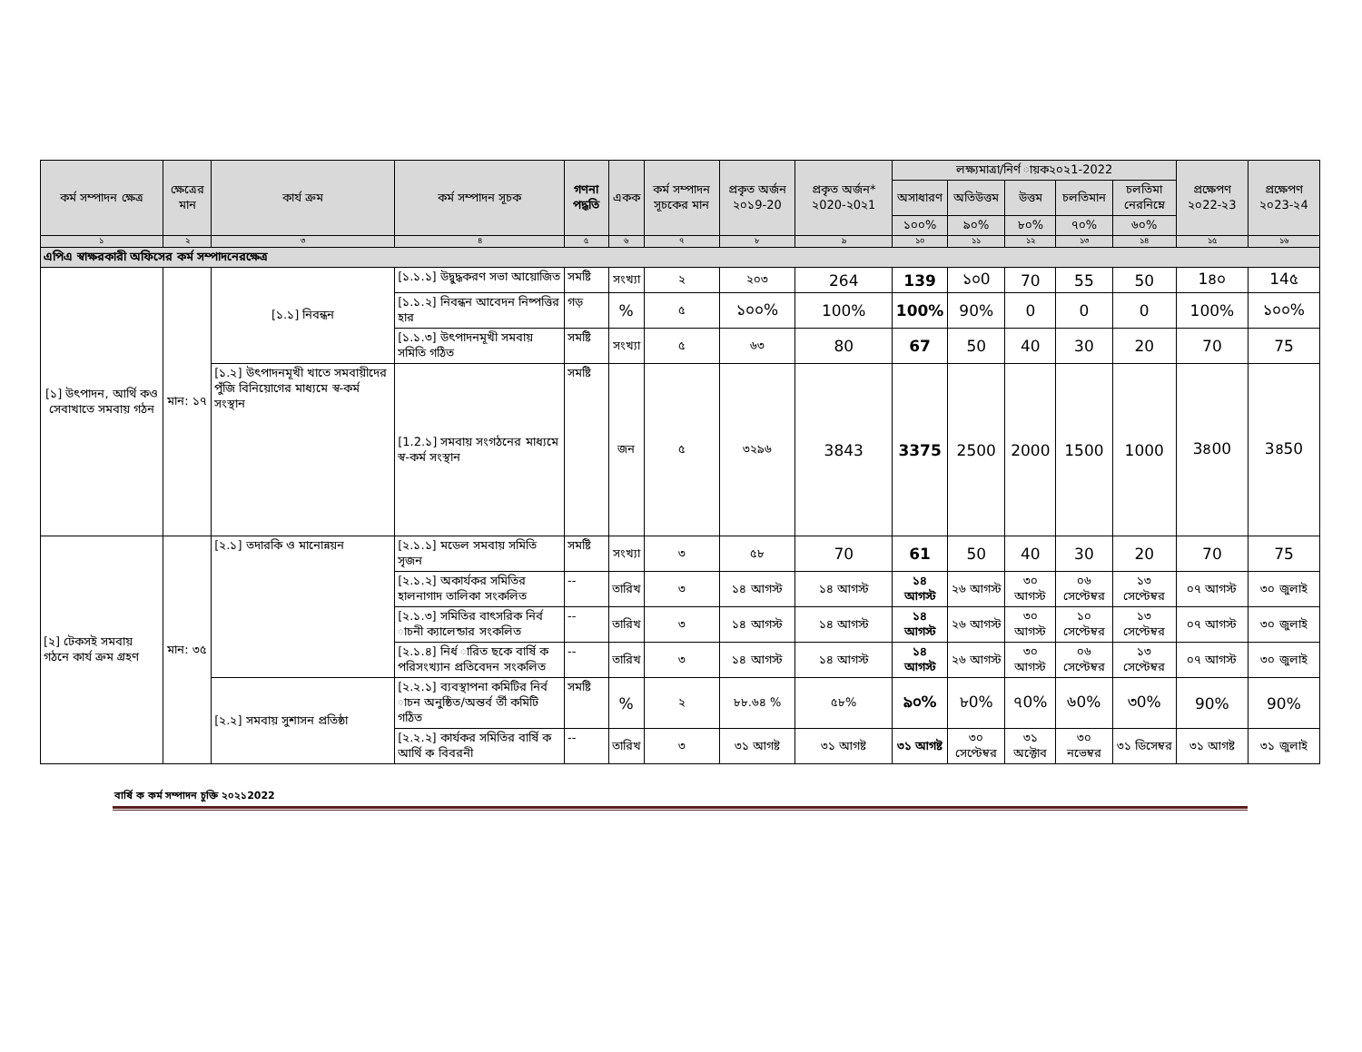| কর্ম সম্পাদন ক্ষেত্র | ক্ষেত্রের মান | কার্য ক্রম | কর্ম সম্পাদন সূচক | গণনা পদ্ধতি | একক | কর্ম সম্পাদন সূচকের মান | প্রকৃত অর্জন ২০১9-20 | প্রকৃত অর্জন* ২020-২0২1 | লক্ষ্যমাত্রা/নির্ণ ায়ক২০২1-2022 | | | | | প্রক্ষেপণ ২০22-২3 | প্রক্ষেপণ ২০23-২4 |
| --- | --- | --- | --- | --- | --- | --- | --- | --- | --- | --- | --- | --- | --- | --- | --- |
| | | | | | | | | | অসাধারণ | অতিউত্তম | উত্তম | চলতিমান | চলতিমা নেরনিম্নে | | |
| | | | | | | | | | ১০০% | ৯০% | ৮০% | ৭০% | ৬০% | | |
| ১ | ২ | ৩ | ৪ | ৫ | ৬ | ৭ | ৮ | ৯ | ১০ | ১১ | ১২ | ১৩ | ১৪ | ১৫ | ১৬ |
| এপিএ স্বাক্ষরকারী অফিসের কর্ম সম্পাদনেরক্ষেত্র | | | | | | | | | | | | | | | |
| [১] উৎপাদন, আর্থি কও সেবাখাতে সমবায় গঠন | মান: ১৭ | [১.১] নিবন্ধন | [১.১.১] উদ্বুদ্ধকরণ সভা আয়োজিত | সমষ্টি | সংখ্যা | ২ | ২০৩ | 264 | 139 | ১০0 | 70 | 55 | 50 | 1৪০ | 14৫ |
| | | | [১.১.২] নিবন্ধন আবেদন নিষ্পত্তির হার | গড় | % | ৫ | ১০০% | 100% | 100% | 90% | 0 | 0 | 0 | 100% | ১০০% |
| | | | [১.১.৩] উৎপাদনমূখী সমবায় সমিতি গঠিত | সমষ্টি | সংখ্যা | ৫ | ৬৩ | 80 | 67 | 50 | 40 | 30 | 20 | 70 | 75 |
| | | [১.২] উৎপাদনমূখী খাতে সমবায়ীদের পুঁজি বিনিয়োগের মাধ্যমে স্ব-কর্ম সংস্থান | [1.2.১] সমবায় সংগঠনের মাধ্যমে স্ব-কর্ম সংস্থান | সমষ্টি | জন | ৫ | ৩২৯৬ | 3843 | 3375 | 2500 | 2000 | 1500 | 1000 | 3৪00 | 3৪50 |
| [২] টেকসই সমবায় গঠনে কার্য ক্রম গ্রহণ | মান: ৩৫ | [২.১] তদারকি ও মানোন্নয়ন | [২.১.১] মডেল সমবায় সমিতি সৃজন | সমষ্টি | সংখ্যা | ৩ | ৫৮ | 70 | 61 | 50 | 40 | 30 | 20 | 70 | 75 |
| | | | [২.১.২] অকার্যকর সমিতির হালনাগাদ তালিকা সংকলিত | -- | তারিখ | ৩ | ১৪ আগস্ট | ১৪ আগস্ট | ১৪ আগস্ট | ২৬ আগস্ট | ৩০ আগস্ট | ০৬ সেপ্টেম্বর | ১৩ সেপ্টেম্বর | ০৭ আগস্ট | ৩০ জুলাই |
| | | | [২.১.৩] সমিতির বাৎসরিক নির্ব াচনী ক্যালেন্ডার সংকলিত | -- | তারিখ | ৩ | ১৪ আগস্ট | ১৪ আগস্ট | ১৪ আগস্ট | ২৬ আগস্ট | ৩০ আগস্ট | ১০ সেপ্টেম্বর | ১৩ সেপ্টেম্বর | ০৭ আগস্ট | ৩০ জুলাই |
| | | | [২.১.৪] নির্ধ ারিত ছকে বার্ষি ক পরিসংখ্যান প্রতিবেদন সংকলিত | -- | তারিখ | ৩ | ১৪ আগস্ট | ১৪ আগস্ট | ১৪ আগস্ট | ২৬ আগস্ট | ৩০ আগস্ট | ০৬ সেপ্টেম্বর | ১৩ সেপ্টেম্বর | ০৭ আগস্ট | ৩০ জুলাই |
| | | [২.২] সমবায় সুশাসন প্রতিষ্ঠা | [২.২.১] ব্যবস্থাপনা কমিটির নির্ব াচন অনুষ্ঠিত/অন্তর্ব র্তী কমিটি গঠিত | সমষ্টি | % | ২ | ৮৮.৬৪ % | ৫৮% | ৯০% | ৮0% | ৭0% | ৬0% | ৩0% | 90% | 90% |
| | | | [২.২.২] কার্যকর সমিতির বার্ষি ক আর্থি ক বিবরনী | -- | তারিখ | ৩ | ৩১ আগষ্ট | ৩১ আগষ্ট | ৩১ আগষ্ট | ৩০ সেপ্টেম্বর | ৩১ অক্টোব | ৩০ নভেম্বর | ৩১ ডিসেম্বর | ৩১ আগষ্ট | ৩১ জুলাই |
বার্ষি ক কর্ম সম্পাদন চুক্তি ২০২১2022